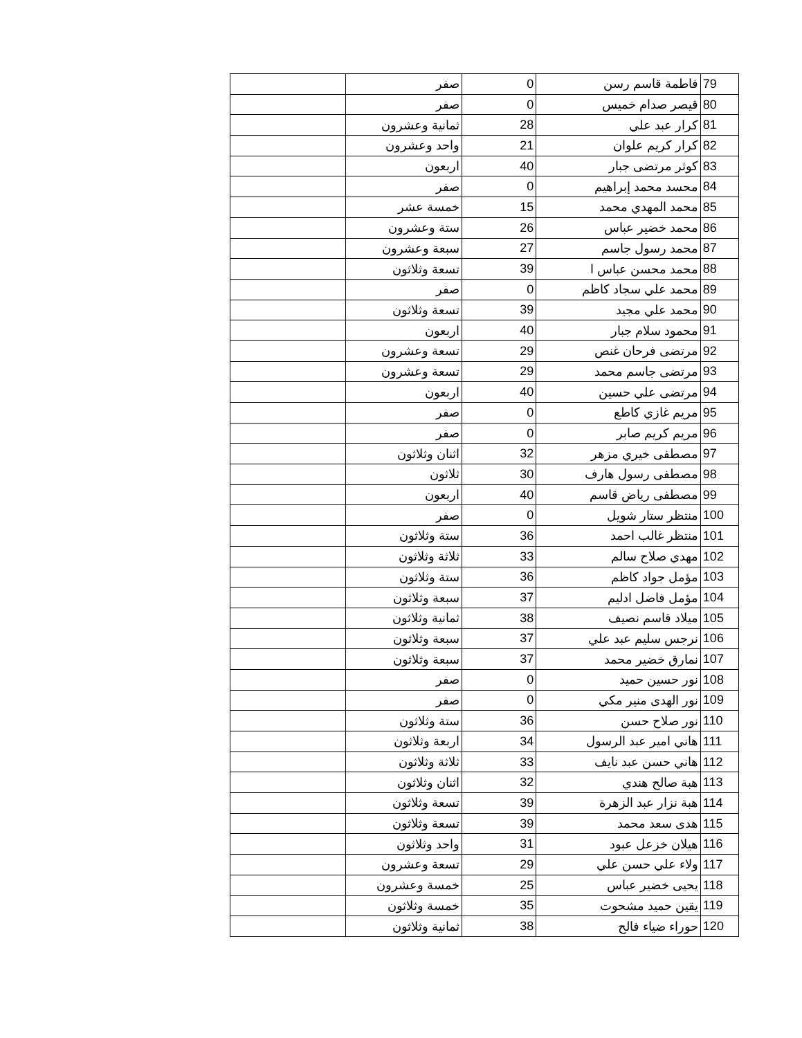| 79 | فاطمة قاسم رسن | 0 | صفر | |
| 80 | قيصر صدام خميس | 0 | صفر | |
| 81 | كرار عبد علي | 28 | ثمانية وعشرون | |
| 82 | كرار كريم علوان | 21 | واحد وعشرون | |
| 83 | كوثر مرتضى جبار | 40 | اربعون | |
| 84 | محسد محمد إبراهيم | 0 | صفر | |
| 85 | محمد المهدي محمد | 15 | خمسة عشر | |
| 86 | محمد خضير عباس | 26 | ستة وعشرون | |
| 87 | محمد رسول جاسم | 27 | سبعة وعشرون | |
| 88 | محمد محسن عباس ا | 39 | تسعة وثلاثون | |
| 89 | محمد علي سجاد كاظم | 0 | صفر | |
| 90 | محمد علي مجيد | 39 | تسعة وثلاثون | |
| 91 | محمود سلام جبار | 40 | اربعون | |
| 92 | مرتضى فرحان غنص | 29 | تسعة وعشرون | |
| 93 | مرتضى جاسم محمد | 29 | تسعة وعشرون | |
| 94 | مرتضى علي حسين | 40 | اربعون | |
| 95 | مريم غازي كاطع | 0 | صفر | |
| 96 | مريم كريم صابر | 0 | صفر | |
| 97 | مصطفى خيري مزهر | 32 | اثنان وثلاثون | |
| 98 | مصطفى رسول هارف | 30 | ثلاثون | |
| 99 | مصطفى رياض قاسم | 40 | اربعون | |
| 100 | منتظر ستار شويل | 0 | صفر | |
| 101 | منتظر غالب احمد | 36 | ستة وثلاثون | |
| 102 | مهدي صلاح سالم | 33 | ثلاثة وثلاثون | |
| 103 | مؤمل جواد كاظم | 36 | ستة وثلاثون | |
| 104 | مؤمل فاضل ادليم | 37 | سبعة وثلاثون | |
| 105 | ميلاد قاسم نصيف | 38 | ثمانية وثلاثون | |
| 106 | نرجس سليم عبد علي | 37 | سبعة وثلاثون | |
| 107 | نمارق خضير محمد | 37 | سبعة وثلاثون | |
| 108 | نور حسين حميد | 0 | صفر | |
| 109 | نور الهدى منير مكي | 0 | صفر | |
| 110 | نور صلاح حسن | 36 | ستة وثلاثون | |
| 111 | هاني امير عبد الرسول | 34 | اربعة وثلاثون | |
| 112 | هاني حسن عبد نايف | 33 | ثلاثة وثلاثون | |
| 113 | هبة صالح هندي | 32 | اثنان وثلاثون | |
| 114 | هبة نزار عبد الزهرة | 39 | تسعة وثلاثون | |
| 115 | هدى سعد محمد | 39 | تسعة وثلاثون | |
| 116 | هيلان خزعل عبود | 31 | واحد وثلاثون | |
| 117 | ولاء علي حسن علي | 29 | تسعة وعشرون | |
| 118 | يحيى خضير عباس | 25 | خمسة وعشرون | |
| 119 | يقين حميد مشحوت | 35 | خمسة وثلاثون | |
| 120 | حوراء ضياء فالح | 38 | ثمانية وثلاثون | |